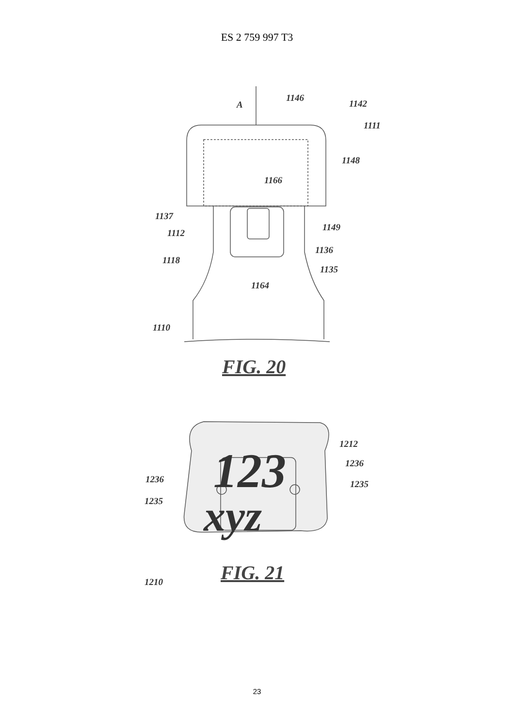ES 2 759 997 T3
A
1146
1142
1111
1148
1166
1137
1149
1112
1136
1118
1135
1164
1110
FIG. 20
123
xyz
1212
1236
1236
1235
1235
1210
FIG. 21
23